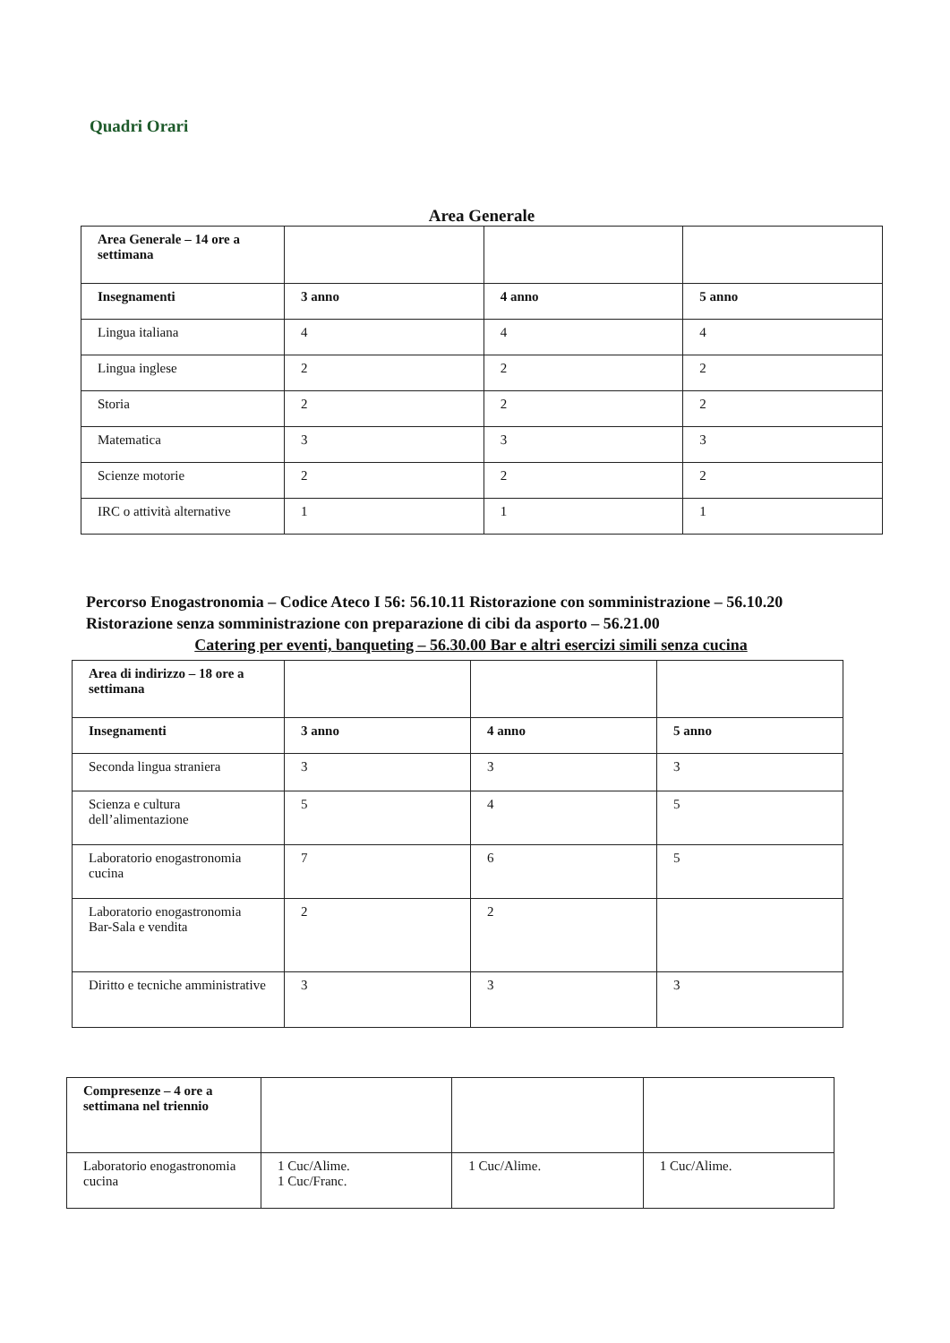Quadri Orari
Area Generale
| Area Generale – 14 ore a settimana | | | |
| Insegnamenti | 3 anno | 4 anno | 5 anno |
| Lingua italiana | 4 | 4 | 4 |
| Lingua inglese | 2 | 2 | 2 |
| Storia | 2 | 2 | 2 |
| Matematica | 3 | 3 | 3 |
| Scienze motorie | 2 | 2 | 2 |
| IRC o attività alternative | 1 | 1 | 1 |
Percorso Enogastronomia – Codice Ateco I 56: 56.10.11 Ristorazione con somministrazione – 56.10.20 Ristorazione senza somministrazione con preparazione di cibi da asporto – 56.21.00
Catering per eventi, banqueting – 56.30.00 Bar e altri esercizi simili senza cucina
| Area di indirizzo – 18 ore a settimana | | | |
| Insegnamenti | 3 anno | 4 anno | 5 anno |
| Seconda lingua straniera | 3 | 3 | 3 |
| Scienza e cultura dell’alimentazione | 5 | 4 | 5 |
| Laboratorio enogastronomia cucina | 7 | 6 | 5 |
| Laboratorio enogastronomia Bar-Sala e vendita | 2 | 2 | |
| Diritto e tecniche amministrative | 3 | 3 | 3 |
| Compresenze – 4 ore a settimana nel triennio | | | |
| Laboratorio enogastronomia cucina | 1 Cuc/Alime. 1 Cuc/Franc. | 1 Cuc/Alime. | 1 Cuc/Alime. |